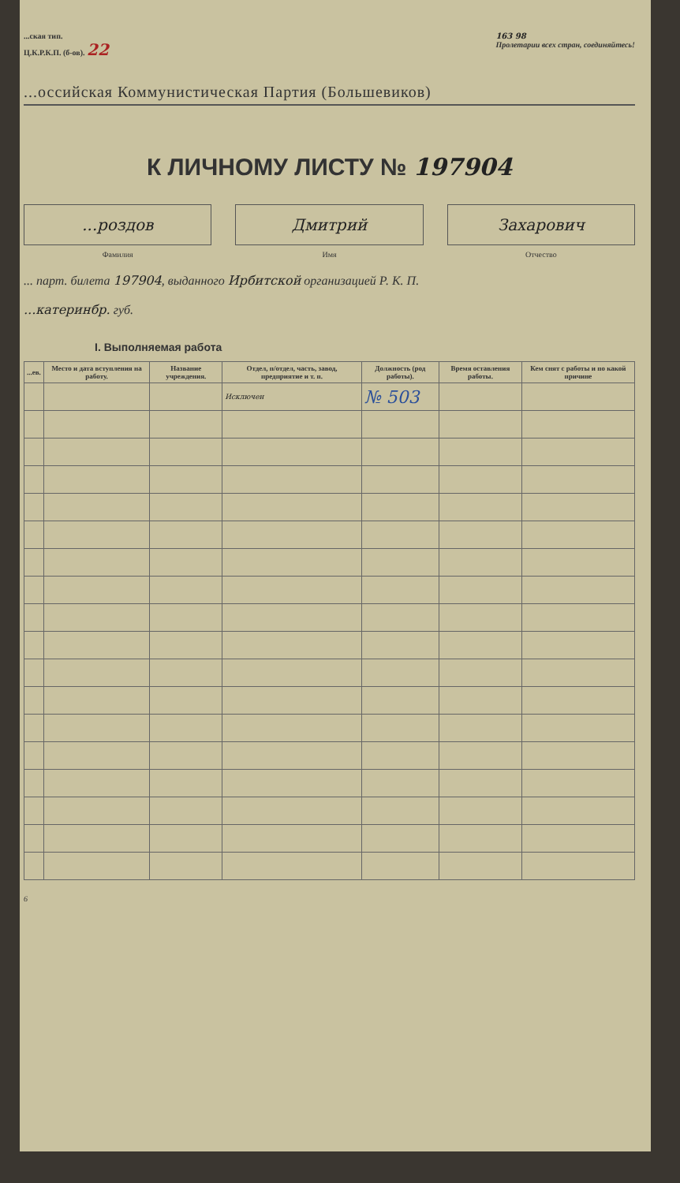...ская тип.
Ц.К.Р.К.П. (б-ов). 22
163 98
Пролетарии всех стран, соединяйтесь!
...оссийская Коммунистическая Партия (Большевиков)
К ЛИЧНОМУ ЛИСТУ № 197904
...роздов
Фамилия
Дмитрий
Имя
Захарович
Отчество
... парт. билета 197904, выданного Ирбитской организацией Р. К. П.
...катеринбр. губ.
I. Выполняемая работа
| ...ев. | Место и дата вступления на работу. | Название учреждения. | Отдел, п/отдел, часть, завод, предприятие и т. п. | Должность (род работы). | Время оставления работы. | Кем снят с работы и по какой причине |
| --- | --- | --- | --- | --- | --- | --- |
| | | | Исключен | № 503 | | |
6